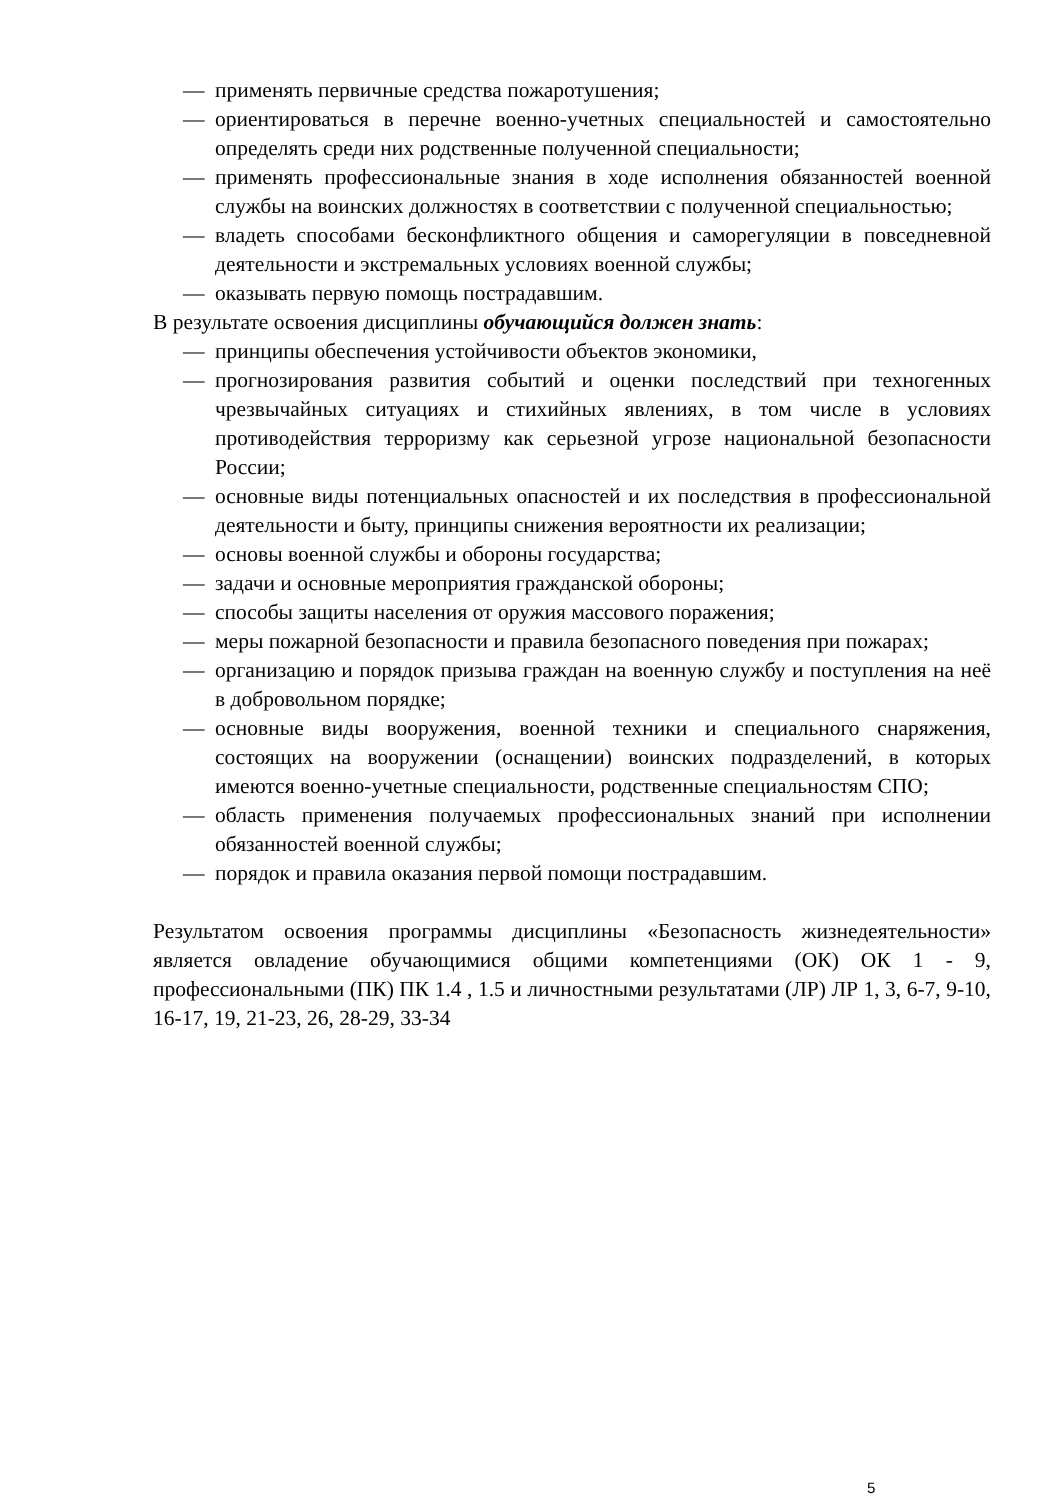— применять первичные средства пожаротушения;
— ориентироваться в перечне военно-учетных специальностей и самостоятельно определять среди них родственные полученной специальности;
— применять профессиональные знания в ходе исполнения обязанностей военной службы на воинских должностях в соответствии с полученной специальностью;
— владеть способами бесконфликтного общения и саморегуляции в повседневной деятельности и экстремальных условиях военной службы;
— оказывать первую помощь пострадавшим.
В результате освоения дисциплины обучающийся должен знать:
— принципы обеспечения устойчивости объектов экономики,
— прогнозирования развития событий и оценки последствий при техногенных чрезвычайных ситуациях и стихийных явлениях, в том числе в условиях противодействия терроризму как серьезной угрозе национальной безопасности России;
— основные виды потенциальных опасностей и их последствия в профессиональной деятельности и быту, принципы снижения вероятности их реализации;
— основы военной службы и обороны государства;
— задачи и основные мероприятия гражданской обороны;
— способы защиты населения от оружия массового поражения;
— меры пожарной безопасности и правила безопасного поведения при пожарах;
— организацию и порядок призыва граждан на военную службу и поступления на неё в добровольном порядке;
— основные виды вооружения, военной техники и специального снаряжения, состоящих на вооружении (оснащении) воинских подразделений, в которых имеются военно-учетные специальности, родственные специальностям СПО;
— область применения получаемых профессиональных знаний при исполнении обязанностей военной службы;
— порядок и правила оказания первой помощи пострадавшим.
Результатом освоения программы дисциплины «Безопасность жизнедеятельности» является овладение обучающимися общими компетенциями (ОК) ОК 1 - 9, профессиональными (ПК) ПК 1.4 , 1.5 и личностными результатами (ЛР) ЛР 1, 3, 6-7, 9-10, 16-17, 19, 21-23, 26, 28-29, 33-34
5